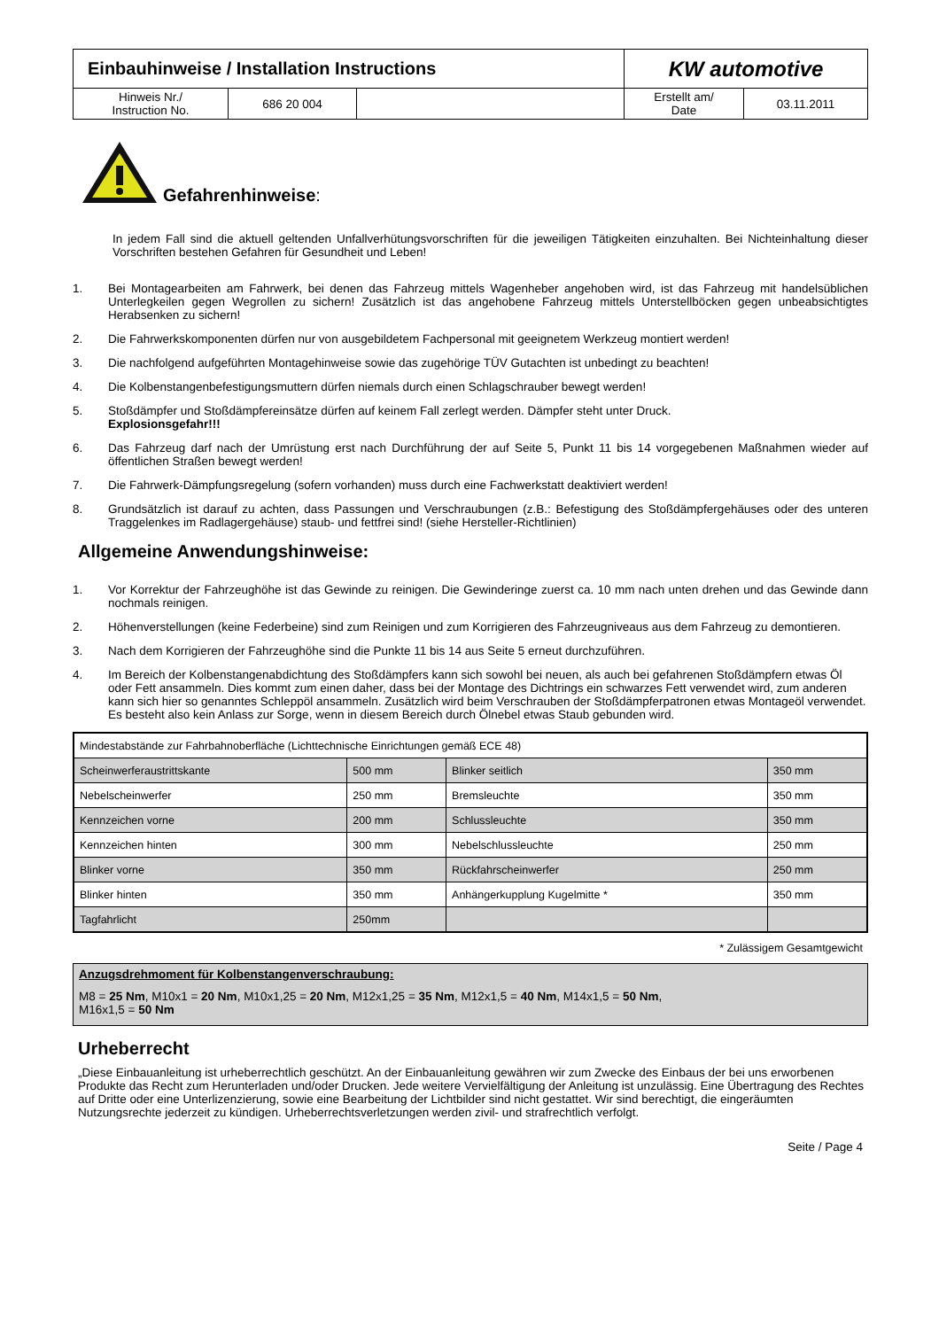| Einbauhinweise / Installation Instructions | | | KW automotive | |
| Hinweis Nr./ Instruction No. | 686 20 004 | | Erstellt am/ Date | 03.11.2011 |
Gefahrenhinweise:
In jedem Fall sind die aktuell geltenden Unfallverhütungsvorschriften für die jeweiligen Tätigkeiten einzuhalten. Bei Nichteinhaltung dieser Vorschriften bestehen Gefahren für Gesundheit und Leben!
1. Bei Montagearbeiten am Fahrwerk, bei denen das Fahrzeug mittels Wagenheber angehoben wird, ist das Fahrzeug mit handelsüblichen Unterlegkeilen gegen Wegrollen zu sichern! Zusätzlich ist das angehobene Fahrzeug mittels Unterstellböcken gegen unbeabsichtigtes Herabsenken zu sichern!
2. Die Fahrwerkskomponenten dürfen nur von ausgebildetem Fachpersonal mit geeignetem Werkzeug montiert werden!
3. Die nachfolgend aufgeführten Montagehinweise sowie das zugehörige TÜV Gutachten ist unbedingt zu beachten!
4. Die Kolbenstangenbefestigungsmuttern dürfen niemals durch einen Schlagschrauber bewegt werden!
5. Stoßdämpfer und Stoßdämpfereinsätze dürfen auf keinem Fall zerlegt werden. Dämpfer steht unter Druck.
Explosionsgefahr!!!
6. Das Fahrzeug darf nach der Umrüstung erst nach Durchführung der auf Seite 5, Punkt 11 bis 14 vorgegebenen Maßnahmen wieder auf öffentlichen Straßen bewegt werden!
7. Die Fahrwerk-Dämpfungsregelung (sofern vorhanden) muss durch eine Fachwerkstatt deaktiviert werden!
8. Grundsätzlich ist darauf zu achten, dass Passungen und Verschraubungen (z.B.: Befestigung des Stoßdämpfergehäuses oder des unteren Traggelenkes im Radlagergehäuse) staub- und fettfrei sind! (siehe Hersteller-Richtlinien)
Allgemeine Anwendungshinweise:
1. Vor Korrektur der Fahrzeughöhe ist das Gewinde zu reinigen. Die Gewinderinge zuerst ca. 10 mm nach unten drehen und das Gewinde dann nochmals reinigen.
2. Höhenverstellungen (keine Federbeine) sind zum Reinigen und zum Korrigieren des Fahrzeugniveaus aus dem Fahrzeug zu demontieren.
3. Nach dem Korrigieren der Fahrzeughöhe sind die Punkte 11 bis 14 aus Seite 5 erneut durchzuführen.
4. Im Bereich der Kolbenstangenabdichtung des Stoßdämpfers kann sich sowohl bei neuen, als auch bei gefahrenen Stoßdämpfern etwas Öl oder Fett ansammeln. Dies kommt zum einen daher, dass bei der Montage des Dichtrings ein schwarzes Fett verwendet wird, zum anderen kann sich hier so genanntes Schleppöl ansammeln. Zusätzlich wird beim Verschrauben der Stoßdämpferpatronen etwas Montageöl verwendet. Es besteht also kein Anlass zur Sorge, wenn in diesem Bereich durch Ölnebel etwas Staub gebunden wird.
| Mindestabstände zur Fahrbahnoberfläche (Lichttechnische Einrichtungen gemäß ECE 48) | | | |
| Scheinwerferaustrittskante | 500 mm | Blinker seitlich | 350 mm |
| Nebelscheinwerfer | 250 mm | Bremsleuchte | 350 mm |
| Kennzeichen vorne | 200 mm | Schlussleuchte | 350 mm |
| Kennzeichen hinten | 300 mm | Nebelschlussleuchte | 250 mm |
| Blinker vorne | 350 mm | Rückfahrscheinwerfer | 250 mm |
| Blinker hinten | 350 mm | Anhängerkupplung Kugelmitte * | 350 mm |
| Tagfahrlicht | 250mm | | |
* Zulässigem Gesamtgewicht
Anzugsdrehmoment für Kolbenstangenverschraubung:
M8 = 25 Nm, M10x1 = 20 Nm, M10x1,25 = 20 Nm, M12x1,25 = 35 Nm, M12x1,5 = 40 Nm, M14x1,5 = 50 Nm,
M16x1,5 = 50 Nm
Urheberrecht
„Diese Einbauanleitung ist urheberrechtlich geschützt. An der Einbauanleitung gewähren wir zum Zwecke des Einbaus der bei uns erworbenen Produkte das Recht zum Herunterladen und/oder Drucken. Jede weitere Vervielfältigung der Anleitung ist unzulässig. Eine Übertragung des Rechtes auf Dritte oder eine Unterlizenzierung, sowie eine Bearbeitung der Lichtbilder sind nicht gestattet. Wir sind berechtigt, die eingeräumten Nutzungsrechte jederzeit zu kündigen. Urheberrechtsverletzungen werden zivil- und strafrechtlich verfolgt.
Seite / Page 4